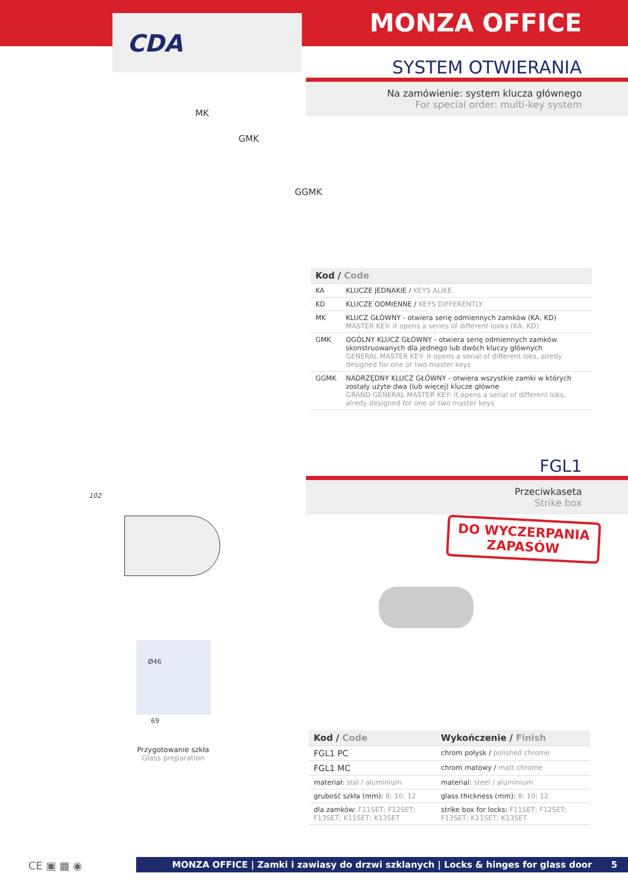CDA
MONZA OFFICE
SYSTEM OTWIERANIA
Na zamówienie: system klucza głównego
For special order: multi-key system
MK
GMK
GGMK
| Kod / Code | |
| --- | --- |
| KA | KLUCZE JEDNAKIE / KEYS ALIKE |
| KD | KLUCZE ODMIENNE / KEYS DIFFERENTLY |
| MK | KLUCZ GŁÓWNY - otwiera serię odmiennych zamków (KA, KD) MASTER KEY- it opens a series of different looks (KA, KD) |
| GMK | OGÓLNY KLUCZ GŁÓWNY - otwiera serię odmiennych zamków skonstruowanych dla jednego lub dwóch kluczy głównych GENERAL MASTER KEY- it opens a serial of different loks, alredy designed for one or two master keys |
| GGMK | NADRZĘDNY KLUCZ GŁÓWNY - otwiera wszystkie zamki w których zostały użyte dwa (lub więcej) klucze główne GRAND GENERAL MASTER KEY- it opens a serial of different loks, alredy designed for one or two master keys |
FGL1
Przeciwkaseta
Strike box
DO WYCZERPANIA
ZAPASÓW
102
Ø46
69
Przygotowanie szkła
Glass preparation
| Kod / Code | Wykończenie / Finish |
| --- | --- |
| FGL1 PC | chrom połysk / polished chrome |
| FGL1 MC | chrom matowy / matt chrome |
| materiał: stal / aluminium | material: steel / aluminium |
| grubość szkła (mm): 8; 10; 12 | glass thickness (mm): 8; 10; 12 |
| dla zamków: F11SET; F12SET; F13SET; K11SET; K13SET | strike box for locks: F11SET; F12SET; F13SET; K11SET; K13SET |
CE ▣ ▦ ◉ MONZA OFFICE | Zamki i zawiasy do drzwi szklanych | Locks & hinges for glass door 5